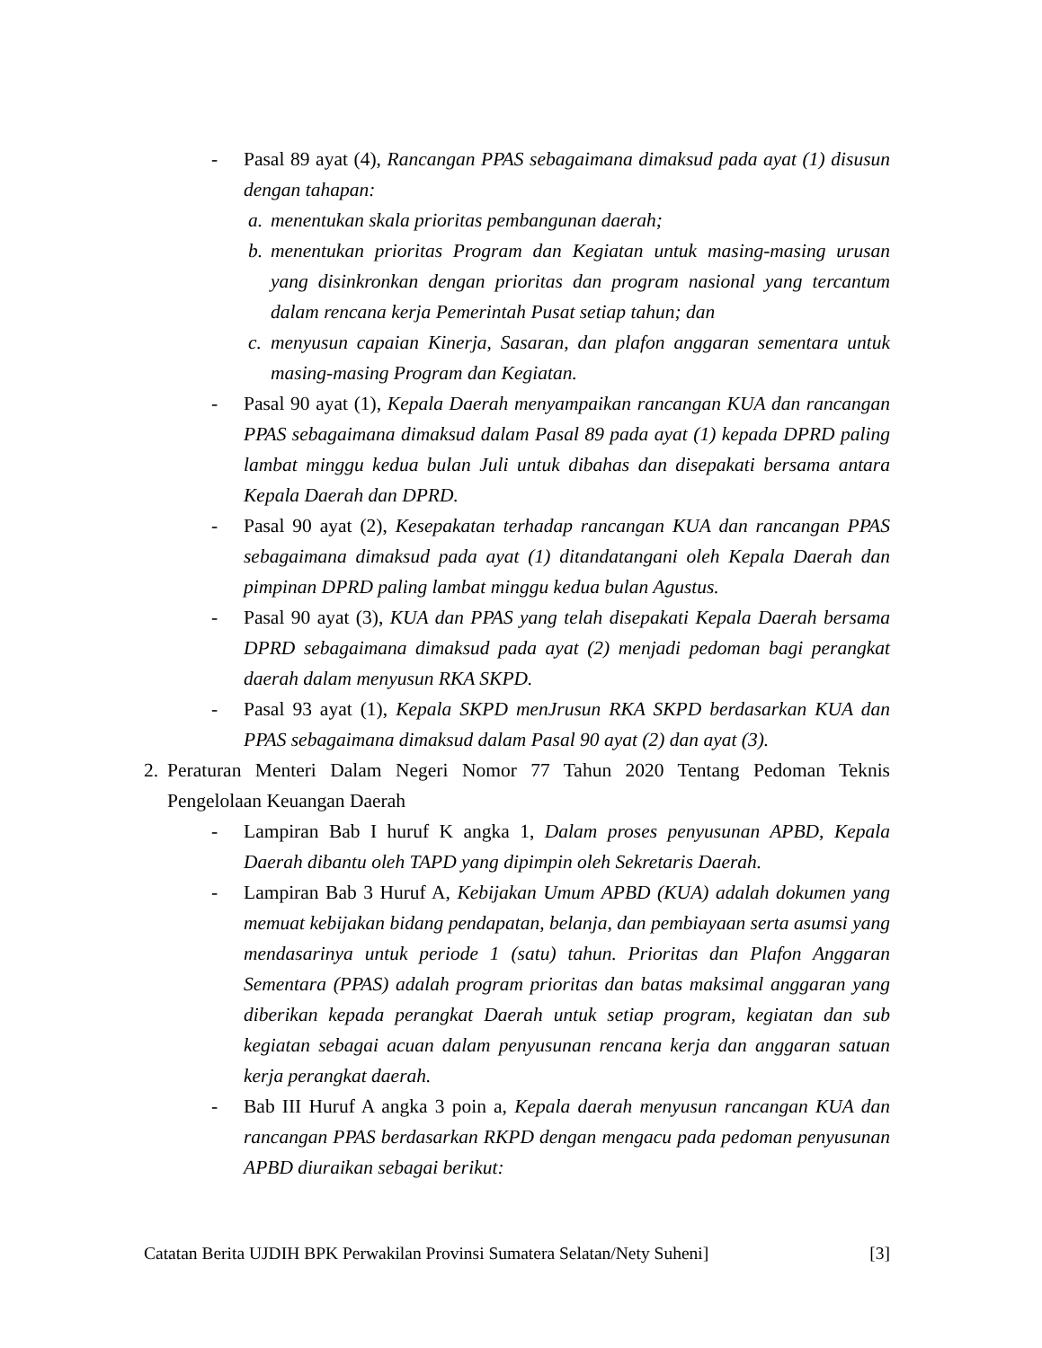- Pasal 89 ayat (4), Rancangan PPAS sebagaimana dimaksud pada ayat (1) disusun dengan tahapan:
a. menentukan skala prioritas pembangunan daerah;
b. menentukan prioritas Program dan Kegiatan untuk masing-masing urusan yang disinkronkan dengan prioritas dan program nasional yang tercantum dalam rencana kerja Pemerintah Pusat setiap tahun; dan
c. menyusun capaian Kinerja, Sasaran, dan plafon anggaran sementara untuk masing-masing Program dan Kegiatan.
- Pasal 90 ayat (1), Kepala Daerah menyampaikan rancangan KUA dan rancangan PPAS sebagaimana dimaksud dalam Pasal 89 pada ayat (1) kepada DPRD paling lambat minggu kedua bulan Juli untuk dibahas dan disepakati bersama antara Kepala Daerah dan DPRD.
- Pasal 90 ayat (2), Kesepakatan terhadap rancangan KUA dan rancangan PPAS sebagaimana dimaksud pada ayat (1) ditandatangani oleh Kepala Daerah dan pimpinan DPRD paling lambat minggu kedua bulan Agustus.
- Pasal 90 ayat (3), KUA dan PPAS yang telah disepakati Kepala Daerah bersama DPRD sebagaimana dimaksud pada ayat (2) menjadi pedoman bagi perangkat daerah dalam menyusun RKA SKPD.
- Pasal 93 ayat (1), Kepala SKPD menJrusun RKA SKPD berdasarkan KUA dan PPAS sebagaimana dimaksud dalam Pasal 90 ayat (2) dan ayat (3).
2. Peraturan Menteri Dalam Negeri Nomor 77 Tahun 2020 Tentang Pedoman Teknis Pengelolaan Keuangan Daerah
- Lampiran Bab I huruf K angka 1, Dalam proses penyusunan APBD, Kepala Daerah dibantu oleh TAPD yang dipimpin oleh Sekretaris Daerah.
- Lampiran Bab 3 Huruf A, Kebijakan Umum APBD (KUA) adalah dokumen yang memuat kebijakan bidang pendapatan, belanja, dan pembiayaan serta asumsi yang mendasarinya untuk periode 1 (satu) tahun. Prioritas dan Plafon Anggaran Sementara (PPAS) adalah program prioritas dan batas maksimal anggaran yang diberikan kepada perangkat Daerah untuk setiap program, kegiatan dan sub kegiatan sebagai acuan dalam penyusunan rencana kerja dan anggaran satuan kerja perangkat daerah.
- Bab III Huruf A angka 3 poin a, Kepala daerah menyusun rancangan KUA dan rancangan PPAS berdasarkan RKPD dengan mengacu pada pedoman penyusunan APBD diuraikan sebagai berikut:
Catatan Berita UJDIH BPK Perwakilan Provinsi Sumatera Selatan/Nety Suheni] [3]